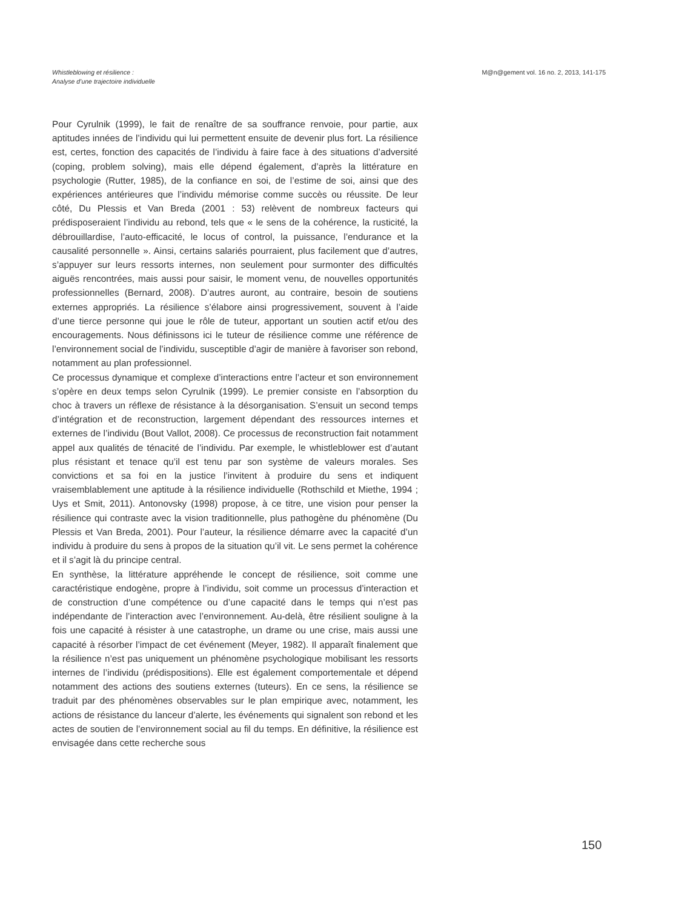Whistleblowing et résilience :
Analyse d’une trajectoire individuelle
M@n@gement vol. 16 no. 2, 2013, 141-175
Pour Cyrulnik (1999), le fait de renaître de sa souffrance renvoie, pour partie, aux aptitudes innées de l’individu qui lui permettent ensuite de devenir plus fort. La résilience est, certes, fonction des capacités de l’individu à faire face à des situations d’adversité (coping, problem solving), mais elle dépend également, d’après la littérature en psychologie (Rutter, 1985), de la confiance en soi, de l’estime de soi, ainsi que des expériences antérieures que l’individu mémorise comme succès ou réussite. De leur côté, Du Plessis et Van Breda (2001 : 53) relèvent de nombreux facteurs qui prédisposeraient l’individu au rebond, tels que « le sens de la cohérence, la rusticité, la débrouillardise, l’auto-efficacité, le locus of control, la puissance, l’endurance et la causalité personnelle ». Ainsi, certains salariés pourraient, plus facilement que d’autres, s’appuyer sur leurs ressorts internes, non seulement pour surmonter des difficultés aiguës rencontrées, mais aussi pour saisir, le moment venu, de nouvelles opportunités professionnelles (Bernard, 2008). D’autres auront, au contraire, besoin de soutiens externes appropriés. La résilience s’élabore ainsi progressivement, souvent à l’aide d’une tierce personne qui joue le rôle de tuteur, apportant un soutien actif et/ou des encouragements. Nous définissons ici le tuteur de résilience comme une référence de l’environnement social de l’individu, susceptible d’agir de manière à favoriser son rebond, notamment au plan professionnel.
Ce processus dynamique et complexe d’interactions entre l’acteur et son environnement s’opère en deux temps selon Cyrulnik (1999). Le premier consiste en l’absorption du choc à travers un réflexe de résistance à la désorganisation. S’ensuit un second temps d’intégration et de reconstruction, largement dépendant des ressources internes et externes de l’individu (Bout Vallot, 2008). Ce processus de reconstruction fait notamment appel aux qualités de ténacité de l’individu. Par exemple, le whistleblower est d’autant plus résistant et tenace qu’il est tenu par son système de valeurs morales. Ses convictions et sa foi en la justice l’invitent à produire du sens et indiquent vraisemblablement une aptitude à la résilience individuelle (Rothschild et Miethe, 1994 ; Uys et Smit, 2011). Antonovsky (1998) propose, à ce titre, une vision pour penser la résilience qui contraste avec la vision traditionnelle, plus pathogène du phénomène (Du Plessis et Van Breda, 2001). Pour l’auteur, la résilience démarre avec la capacité d’un individu à produire du sens à propos de la situation qu’il vit. Le sens permet la cohérence et il s’agit là du principe central.
En synthèse, la littérature appréhende le concept de résilience, soit comme une caractéristique endogène, propre à l’individu, soit comme un processus d’interaction et de construction d’une compétence ou d’une capacité dans le temps qui n’est pas indépendante de l’interaction avec l’environnement. Au-delà, être résilient souligne à la fois une capacité à résister à une catastrophe, un drame ou une crise, mais aussi une capacité à résorber l’impact de cet événement (Meyer, 1982). Il apparaît finalement que la résilience n’est pas uniquement un phénomène psychologique mobilisant les ressorts internes de l’individu (prédispositions). Elle est également comportementale et dépend notamment des actions des soutiens externes (tuteurs). En ce sens, la résilience se traduit par des phénomènes observables sur le plan empirique avec, notamment, les actions de résistance du lanceur d’alerte, les événements qui signalent son rebond et les actes de soutien de l’environnement social au fil du temps. En définitive, la résilience est envisagée dans cette recherche sous
150